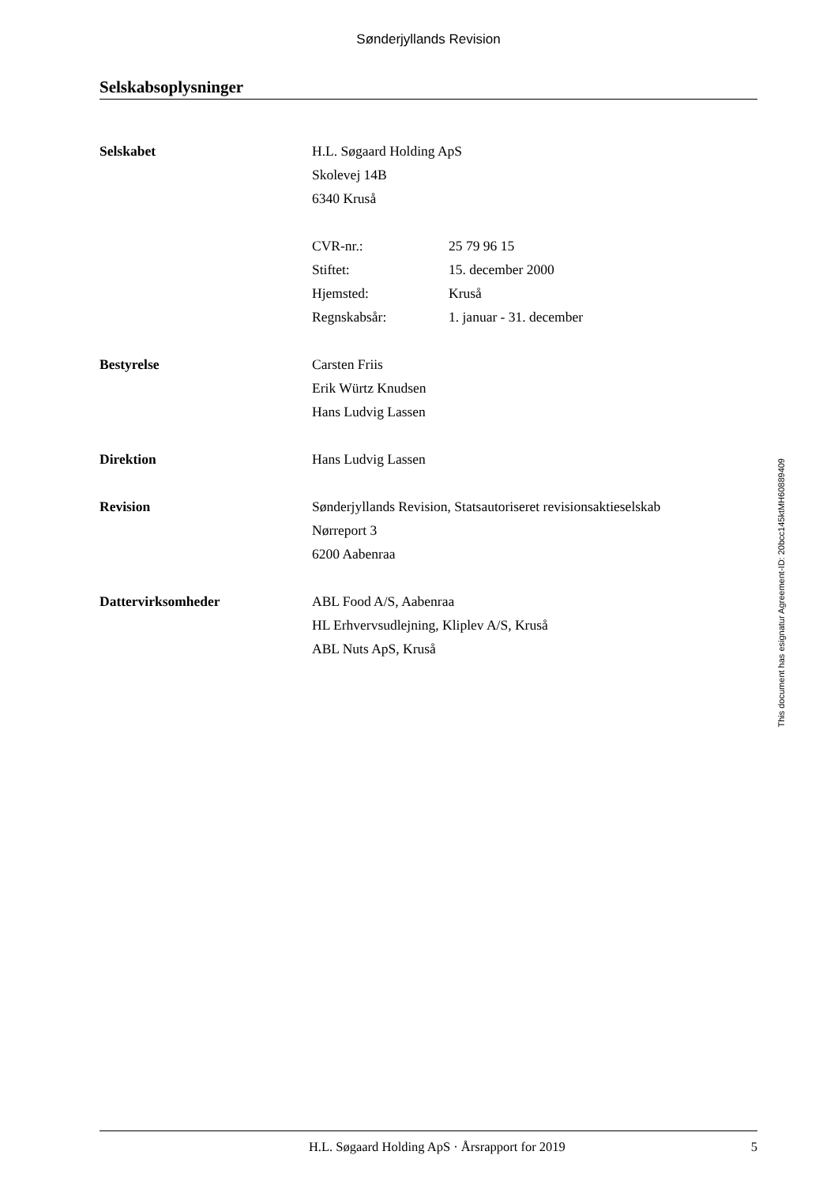Sønderjyllands Revision
Selskabsoplysninger
| Selskabet | H.L. Søgaard Holding ApS | |
| | Skolevej 14B | |
| | 6340 Kruså | |
| | CVR-nr.: | 25 79 96 15 |
| | Stiftet: | 15. december 2000 |
| | Hjemsted: | Kruså |
| | Regnskabsår: | 1. januar - 31. december |
| Bestyrelse | Carsten Friis | |
| | Erik Würtz Knudsen | |
| | Hans Ludvig Lassen | |
| Direktion | Hans Ludvig Lassen | |
| Revision | Sønderjyllands Revision, Statsautoriseret revisionsaktieselskab | |
| | Nørreport 3 | |
| | 6200 Aabenraa | |
| Dattervirksomheder | ABL Food A/S, Aabenraa | |
| | HL Erhvervsudlejning, Kliplev A/S, Kruså | |
| | ABL Nuts ApS, Kruså | |
H.L. Søgaard Holding ApS · Årsrapport for 2019 5
This document has esignatur Agreement-ID: 20bcc145ktMH60889409